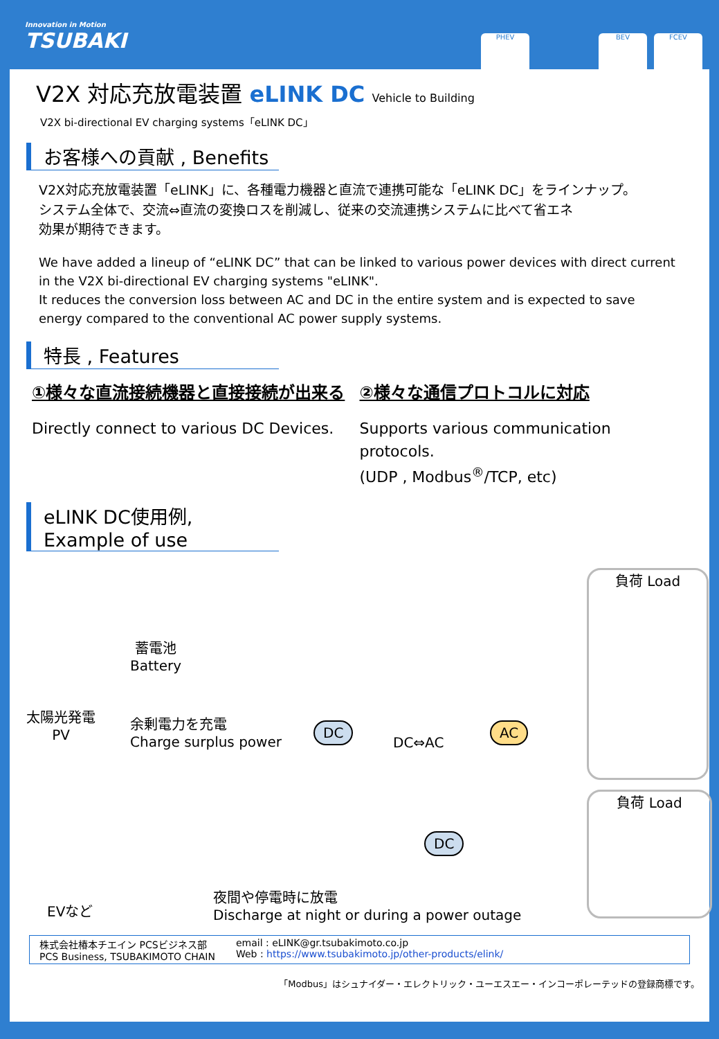Innovation in Motion
TSUBAKI
PHEV BEV FCEV
V2X 対応充放電装置 eLINK DC Vehicle to Building
V2X bi-directional EV charging systems「eLINK DC」
お客様への貢献 , Benefits
V2X対応充放電装置「eLINK」に、各種電力機器と直流で連携可能な「eLINK DC」をラインナップ。
システム全体で、交流⇔直流の変換ロスを削減し、従来の交流連携システムに比べて省エネ
効果が期待できます。
We have added a lineup of “eLINK DC” that can be linked to various power devices with direct current in the V2X bi-directional EV charging systems "eLINK".
It reduces the conversion loss between AC and DC in the entire system and is expected to save energy compared to the conventional AC power supply systems.
特長 , Features
①様々な直流接続機器と直接接続が出来る
Directly connect to various DC Devices.
②様々な通信プロトコルに対応
Supports various communication protocols.
(UDP , Modbus<sup>®</sup>/TCP, etc)
eLINK DC使用例, Example of use
蓄電池
Battery
太陽光発電
PV
余剰電力を充電
Charge surplus power
DC
DC⇔AC
AC
負荷 Load
負荷 Load
DC
EVなど
夜間や停電時に放電
Discharge at night or during a power outage
株式会社椿本チエイン PCSビジネス部
PCS Business, TSUBAKIMOTO CHAIN
email : eLINK@gr.tsubakimoto.co.jp
Web : https://www.tsubakimoto.jp/other-products/elink/
「Modbus」はシュナイダー・エレクトリック・ユーエスエー・インコーポレーテッドの登録商標です。